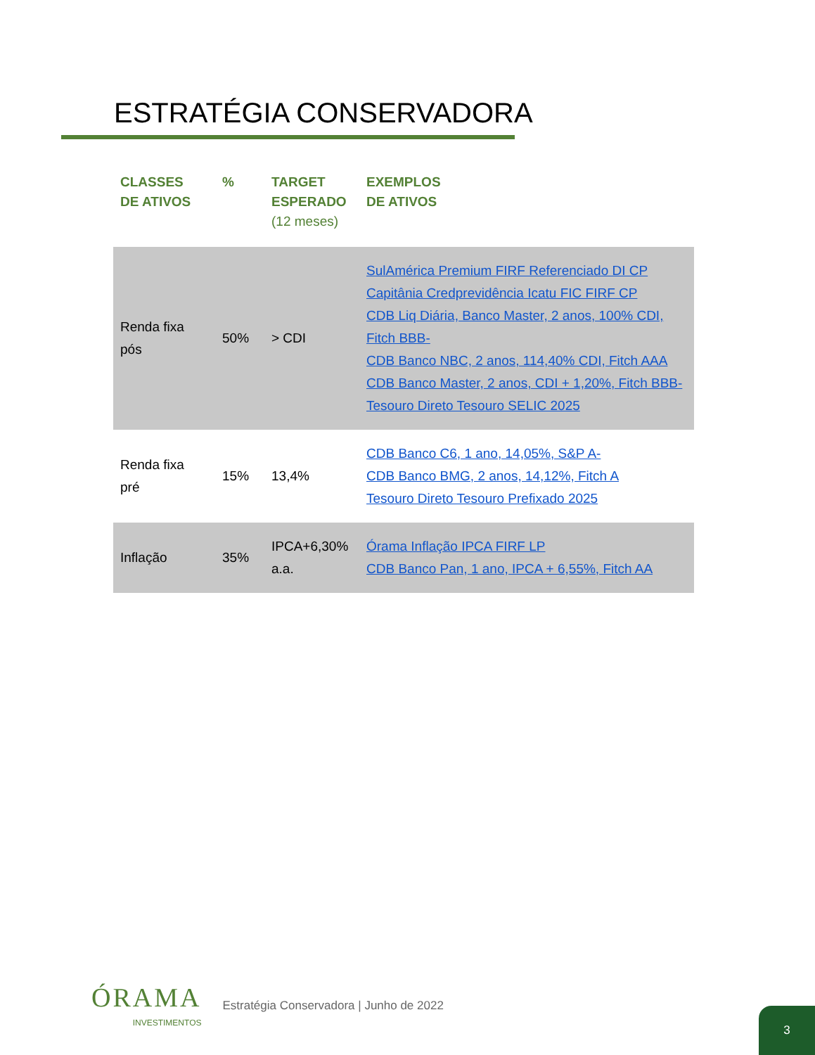ESTRATÉGIA CONSERVADORA
| CLASSES DE ATIVOS | % | TARGET ESPERADO (12 meses) | EXEMPLOS DE ATIVOS |
| --- | --- | --- | --- |
| Renda fixa pós | 50% | > CDI | SulAmérica Premium FIRF Referenciado DI CP Capitânia Credprevidência Icatu FIC FIRF CP CDB Liq Diária, Banco Master, 2 anos, 100% CDI, Fitch BBB- CDB Banco NBC, 2 anos, 114,40% CDI, Fitch AAA CDB Banco Master, 2 anos, CDI + 1,20%, Fitch BBB- Tesouro Direto Tesouro SELIC 2025 |
| Renda fixa pré | 15% | 13,4% | CDB Banco C6, 1 ano, 14,05%, S&P A- CDB Banco BMG, 2 anos, 14,12%, Fitch A Tesouro Direto Tesouro Prefixado 2025 |
| Inflação | 35% | IPCA+6,30% a.a. | Órama Inflação IPCA FIRF LP CDB Banco Pan, 1 ano, IPCA + 6,55%, Fitch AA |
ÓRAMA
INVESTIMENTOS
Estratégia Conservadora | Junho de 2022
3